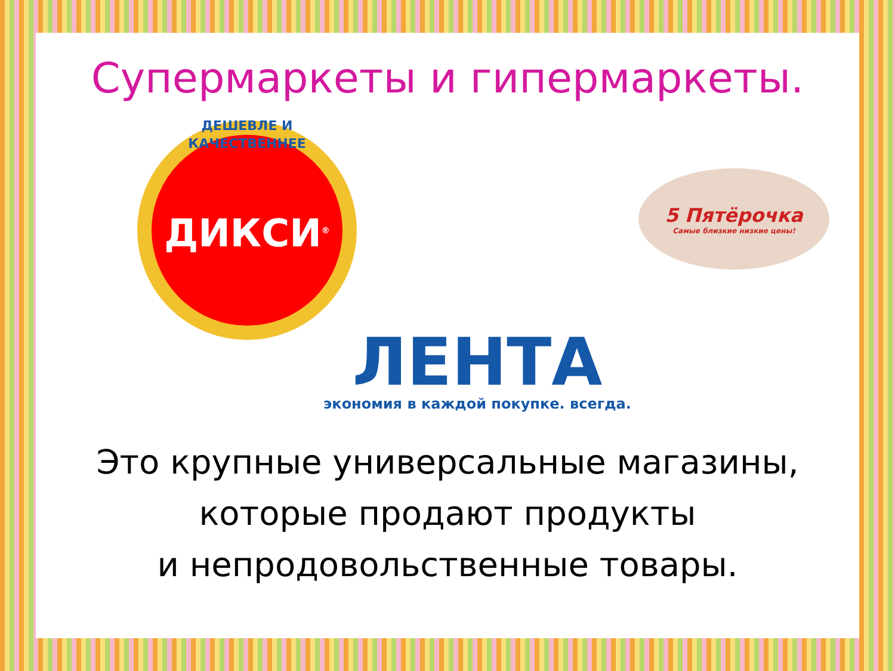Супермаркеты и гипермаркеты.
ДЕШЕВЛЕ И КАЧЕСТВЕННЕЕ
ДИКСИ<sup>®</sup>
5 Пятёрочка
Самые близкие низкие цены!
ЛЕНТА
экономия в каждой покупке. всегда.
Это крупные универсальные магазины,
которые продают продукты
и непродовольственные товары.